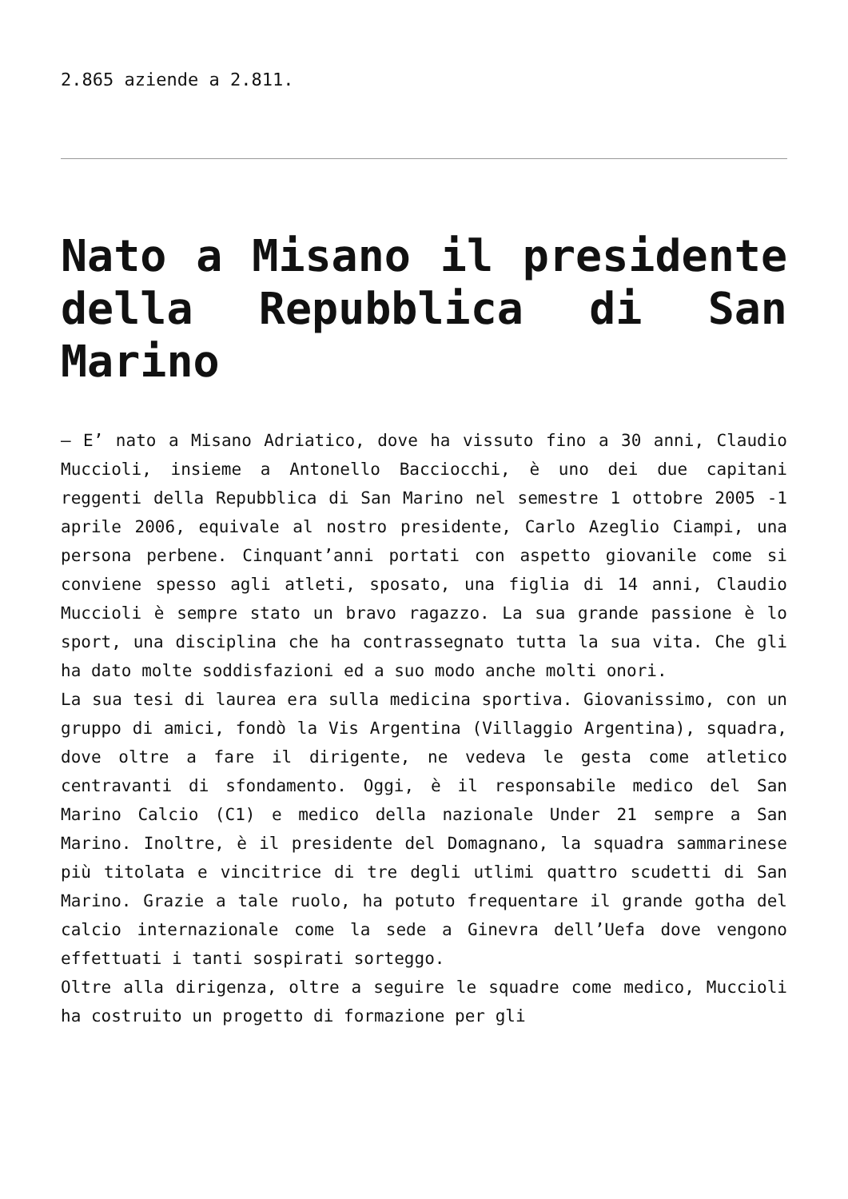2.865 aziende a 2.811.
Nato a Misano il presidente della Repubblica di San Marino
– E’ nato a Misano Adriatico, dove ha vissuto fino a 30 anni, Claudio Muccioli, insieme a Antonello Bacciocchi, è uno dei due capitani reggenti della Repubblica di San Marino nel semestre 1 ottobre 2005 -1 aprile 2006, equivale al nostro presidente, Carlo Azeglio Ciampi, una persona perbene. Cinquant’anni portati con aspetto giovanile come si conviene spesso agli atleti, sposato, una figlia di 14 anni, Claudio Muccioli è sempre stato un bravo ragazzo. La sua grande passione è lo sport, una disciplina che ha contrassegnato tutta la sua vita. Che gli ha dato molte soddisfazioni ed a suo modo anche molti onori.
La sua tesi di laurea era sulla medicina sportiva. Giovanissimo, con un gruppo di amici, fondò la Vis Argentina (Villaggio Argentina), squadra, dove oltre a fare il dirigente, ne vedeva le gesta come atletico centravanti di sfondamento. Oggi, è il responsabile medico del San Marino Calcio (C1) e medico della nazionale Under 21 sempre a San Marino. Inoltre, è il presidente del Domagnano, la squadra sammarinese più titolata e vincitrice di tre degli utlimi quattro scudetti di San Marino. Grazie a tale ruolo, ha potuto frequentare il grande gotha del calcio internazionale come la sede a Ginevra dell’Uefa dove vengono effettuati i tanti sospirati sorteggo.
Oltre alla dirigenza, oltre a seguire le squadre come medico, Muccioli ha costruito un progetto di formazione per gli